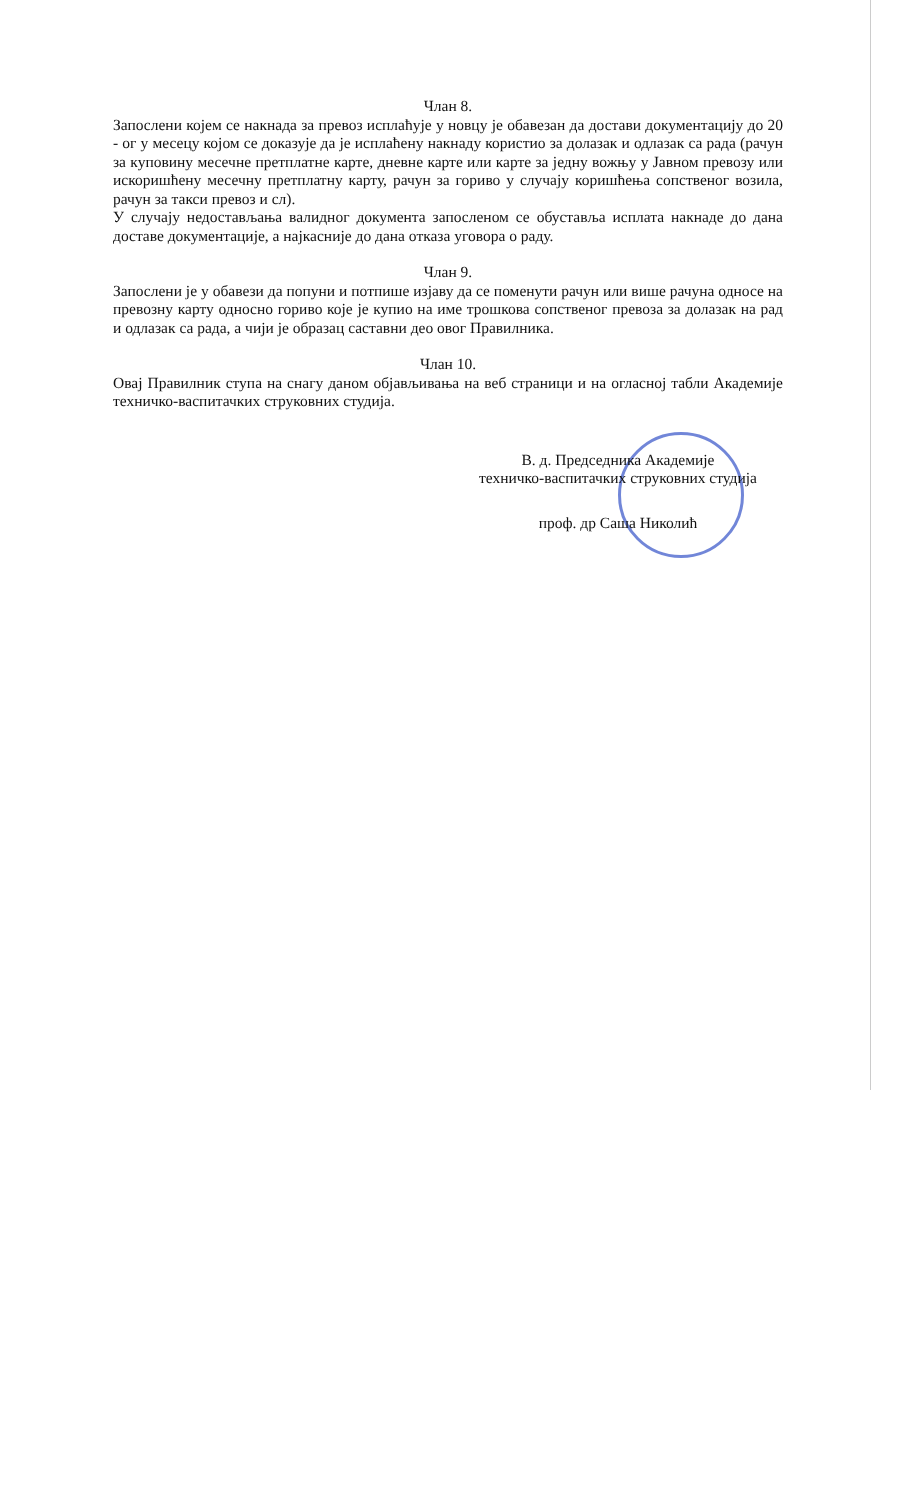Члан 8.
Запослени којем се накнада за превоз исплаћује у новцу је обавезан да достави документацију до 20 - ог у месецу којом се доказује да је исплаћену накнаду користио за долазак и одлазак са рада (рачун за куповину месечне претплатне карте, дневне карте или карте за једну вожњу у Јавном превозу или искоришћену месечну претплатну карту, рачун за гориво у случају коришћења сопственог возила, рачун за такси превоз и сл).
У случају недостављања валидног документа запосленом се обуставља исплата накнаде до дана доставе документације, а најкасније до дана отказа уговора о раду.
Члан 9.
Запослени је у обавези да попуни и потпише изјаву да се поменути рачун или више рачуна односе на превозну карту односно гориво које је купио на име трошкова сопственог превоза за долазак на рад и одлазак са рада, а чији је образац саставни део овог Правилника.
Члан 10.
Овај Правилник ступа на снагу даном објављивања на веб страници и на огласној табли Академије техничко-васпитачких струковних студија.
В. д. Председника Академије
техничко-васпитачких струковних студија
проф. др Саша Николић